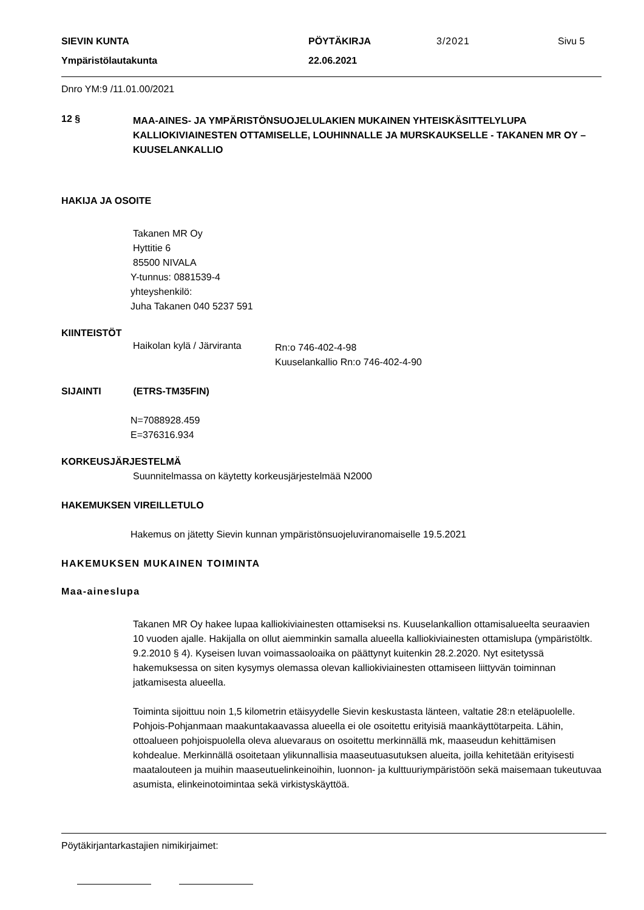SIEVIN KUNTA PÖYTÄKIRJA 3/2021 Sivu 5
Ympäristölautakunta 22.06.2021
Dnro YM:9 /11.01.00/2021
12 §
MAA-AINES- JA YMPÄRISTÖNSUOJELULAKIEN MUKAINEN YHTEISKÄSITTELYLUPA KALLIOKIVIAINESTEN OTTAMISELLE, LOUHINNALLE JA MURSKAUKSELLE - TAKANEN MR OY – KUUSELANKALLIO
HAKIJA JA OSOITE
Takanen MR Oy
Hyttitie 6
85500 NIVALA
Y-tunnus: 0881539-4
yhteyshenkilö:
Juha Takanen 040 5237 591
KIINTEISTÖT
Haikolan kylä / Järviranta
Rn:o 746-402-4-98
Kuuselankallio Rn:o 746-402-4-90
SIJAINTI (ETRS-TM35FIN)
N=7088928.459
E=376316.934
KORKEUSJÄRJESTELMÄ
Suunnitelmassa on käytetty korkeusjärjestelmää N2000
HAKEMUKSEN VIREILLETULO
Hakemus on jätetty Sievin kunnan ympäristönsuojeluviranomaiselle 19.5.2021
HAKEMUKSEN MUKAINEN TOIMINTA
Maa-aineslupa
Takanen MR Oy hakee lupaa kalliokiviainesten ottamiseksi ns. Kuuselankallion ottamisalueelta seuraavien 10 vuoden ajalle. Hakijalla on ollut aiemminkin samalla alueella kalliokiviainesten ottamislupa (ympäristöltk. 9.2.2010 § 4). Kyseisen luvan voimassaoloaika on päättynyt kuitenkin 28.2.2020. Nyt esitetyssä hakemuksessa on siten kysymys olemassa olevan kalliokiviainesten ottamiseen liittyvän toiminnan jatkamisesta alueella.
Toiminta sijoittuu noin 1,5 kilometrin etäisyydelle Sievin keskustasta länteen, valtatie 28:n eteläpuolelle. Pohjois-Pohjanmaan maakuntakaavassa alueella ei ole osoitettu erityisiä maankäyttötarpeita. Lähin, ottoalueen pohjoispuolella oleva aluevaraus on osoitettu merkinnällä mk, maaseudun kehittämisen kohdealue. Merkinnällä osoitetaan ylikunnallisia maaseutuasutuksen alueita, joilla kehitetään erityisesti maatalouteen ja muihin maaseutuelinkeinoihin, luonnon- ja kulttuuriympäristöön sekä maisemaan tukeutuvaa asumista, elinkeinotoimintaa sekä virkistyskäyttöä.
Pöytäkirjantarkastajien nimikirjaimet: